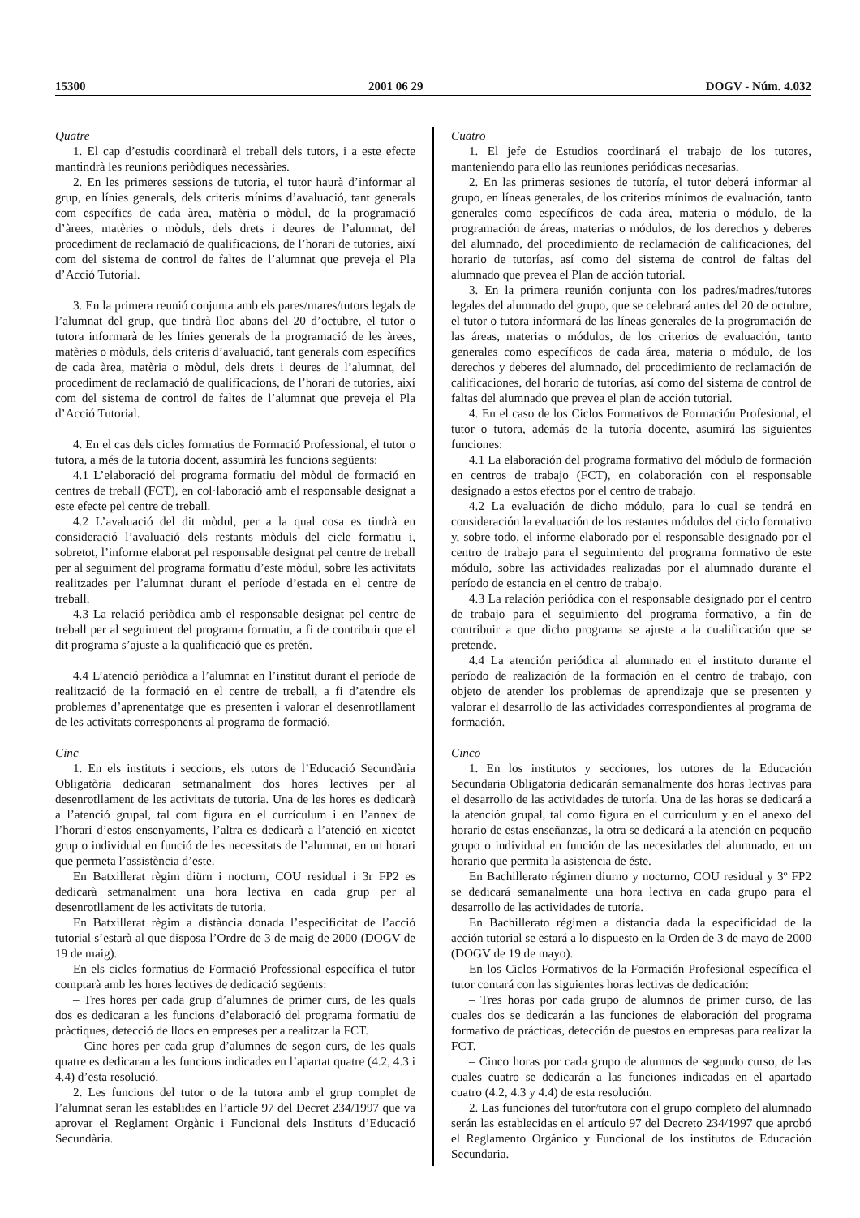15300 2001 06 29 DOGV - Núm. 4.032
Quatre
1. El cap d’estudis coordinarà el treball dels tutors, i a este efecte mantindrà les reunions periòdiques necessàries.
2. En les primeres sessions de tutoria, el tutor haurà d’informar al grup, en línies generals, dels criteris mínims d’avaluació, tant generals com específics de cada àrea, matèria o mòdul, de la programació d’àrees, matèries o mòduls, dels drets i deures de l’alumnat, del procediment de reclamació de qualificacions, de l’horari de tutories, així com del sistema de control de faltes de l’alumnat que preveja el Pla d’Acció Tutorial.
3. En la primera reunió conjunta amb els pares/mares/tutors legals de l’alumnat del grup, que tindrà lloc abans del 20 d’octubre, el tutor o tutora informarà de les línies generals de la programació de les àrees, matèries o mòduls, dels criteris d’avaluació, tant generals com específics de cada àrea, matèria o mòdul, dels drets i deures de l’alumnat, del procediment de reclamació de qualificacions, de l’horari de tutories, així com del sistema de control de faltes de l’alumnat que preveja el Pla d’Acció Tutorial.
4. En el cas dels cicles formatius de Formació Professional, el tutor o tutora, a més de la tutoria docent, assumirà les funcions següents:
4.1 L’elaboració del programa formatiu del mòdul de formació en centres de treball (FCT), en col·laboració amb el responsable designat a este efecte pel centre de treball.
4.2 L’avaluació del dit mòdul, per a la qual cosa es tindrà en consideració l’avaluació dels restants mòduls del cicle formatiu i, sobretot, l’informe elaborat pel responsable designat pel centre de treball per al seguiment del programa formatiu d’este mòdul, sobre les activitats realitzades per l’alumnat durant el període d’estada en el centre de treball.
4.3 La relació periòdica amb el responsable designat pel centre de treball per al seguiment del programa formatiu, a fi de contribuir que el dit programa s’ajuste a la qualificació que es pretén.
4.4 L’atenció periòdica a l’alumnat en l’institut durant el període de realització de la formació en el centre de treball, a fi d’atendre els problemes d’aprenentatge que es presenten i valorar el desenrotllament de les activitats corresponents al programa de formació.
Cinc
1. En els instituts i seccions, els tutors de l’Educació Secundària Obligatòria dedicaran setmanalment dos hores lectives per al desenrotllament de les activitats de tutoria. Una de les hores es dedicarà a l’atenció grupal, tal com figura en el currículum i en l’annex de l’horari d’estos ensenyaments, l’altra es dedicarà a l’atenció en xicotet grup o individual en funció de les necessitats de l’alumnat, en un horari que permeta l’assistència d’este.
En Batxillerat règim diürn i nocturn, COU residual i 3r FP2 es dedicarà setmanalment una hora lectiva en cada grup per al desenrotllament de les activitats de tutoria.
En Batxillerat règim a distància donada l’especificitat de l’acció tutorial s’estarà al que disposa l’Ordre de 3 de maig de 2000 (DOGV de 19 de maig).
En els cicles formatius de Formació Professional específica el tutor comptarà amb les hores lectives de dedicació següents:
– Tres hores per cada grup d’alumnes de primer curs, de les quals dos es dedicaran a les funcions d’elaboració del programa formatiu de pràctiques, detecció de llocs en empreses per a realitzar la FCT.
– Cinc hores per cada grup d’alumnes de segon curs, de les quals quatre es dedicaran a les funcions indicades en l’apartat quatre (4.2, 4.3 i 4.4) d’esta resolució.
2. Les funcions del tutor o de la tutora amb el grup complet de l’alumnat seran les establides en l’article 97 del Decret 234/1997 que va aprovar el Reglament Orgànic i Funcional dels Instituts d’Educació Secundària.
Cuatro
1. El jefe de Estudios coordinará el trabajo de los tutores, manteniendo para ello las reuniones periódicas necesarias.
2. En las primeras sesiones de tutoría, el tutor deberá informar al grupo, en líneas generales, de los criterios mínimos de evaluación, tanto generales como específicos de cada área, materia o módulo, de la programación de áreas, materias o módulos, de los derechos y deberes del alumnado, del procedimiento de reclamación de calificaciones, del horario de tutorías, así como del sistema de control de faltas del alumnado que prevea el Plan de acción tutorial.
3. En la primera reunión conjunta con los padres/madres/tutores legales del alumnado del grupo, que se celebrará antes del 20 de octubre, el tutor o tutora informará de las líneas generales de la programación de las áreas, materias o módulos, de los criterios de evaluación, tanto generales como específicos de cada área, materia o módulo, de los derechos y deberes del alumnado, del procedimiento de reclamación de calificaciones, del horario de tutorías, así como del sistema de control de faltas del alumnado que prevea el plan de acción tutorial.
4. En el caso de los Ciclos Formativos de Formación Profesional, el tutor o tutora, además de la tutoría docente, asumirá las siguientes funciones:
4.1 La elaboración del programa formativo del módulo de formación en centros de trabajo (FCT), en colaboración con el responsable designado a estos efectos por el centro de trabajo.
4.2 La evaluación de dicho módulo, para lo cual se tendrá en consideración la evaluación de los restantes módulos del ciclo formativo y, sobre todo, el informe elaborado por el responsable designado por el centro de trabajo para el seguimiento del programa formativo de este módulo, sobre las actividades realizadas por el alumnado durante el período de estancia en el centro de trabajo.
4.3 La relación periódica con el responsable designado por el centro de trabajo para el seguimiento del programa formativo, a fin de contribuir a que dicho programa se ajuste a la cualificación que se pretende.
4.4 La atención periódica al alumnado en el instituto durante el período de realización de la formación en el centro de trabajo, con objeto de atender los problemas de aprendizaje que se presenten y valorar el desarrollo de las actividades correspondientes al programa de formación.
Cinco
1. En los institutos y secciones, los tutores de la Educación Secundaria Obligatoria dedicarán semanalmente dos horas lectivas para el desarrollo de las actividades de tutoría. Una de las horas se dedicará a la atención grupal, tal como figura en el curriculum y en el anexo del horario de estas enseñanzas, la otra se dedicará a la atención en pequeño grupo o individual en función de las necesidades del alumnado, en un horario que permita la asistencia de éste.
En Bachillerato régimen diurno y nocturno, COU residual y 3º FP2 se dedicará semanalmente una hora lectiva en cada grupo para el desarrollo de las actividades de tutoría.
En Bachillerato régimen a distancia dada la especificidad de la acción tutorial se estará a lo dispuesto en la Orden de 3 de mayo de 2000 (DOGV de 19 de mayo).
En los Ciclos Formativos de la Formación Profesional específica el tutor contará con las siguientes horas lectivas de dedicación:
– Tres horas por cada grupo de alumnos de primer curso, de las cuales dos se dedicarán a las funciones de elaboración del programa formativo de prácticas, detección de puestos en empresas para realizar la FCT.
– Cinco horas por cada grupo de alumnos de segundo curso, de las cuales cuatro se dedicarán a las funciones indicadas en el apartado cuatro (4.2, 4.3 y 4.4) de esta resolución.
2. Las funciones del tutor/tutora con el grupo completo del alumnado serán las establecidas en el artículo 97 del Decreto 234/1997 que aprobó el Reglamento Orgánico y Funcional de los institutos de Educación Secundaria.